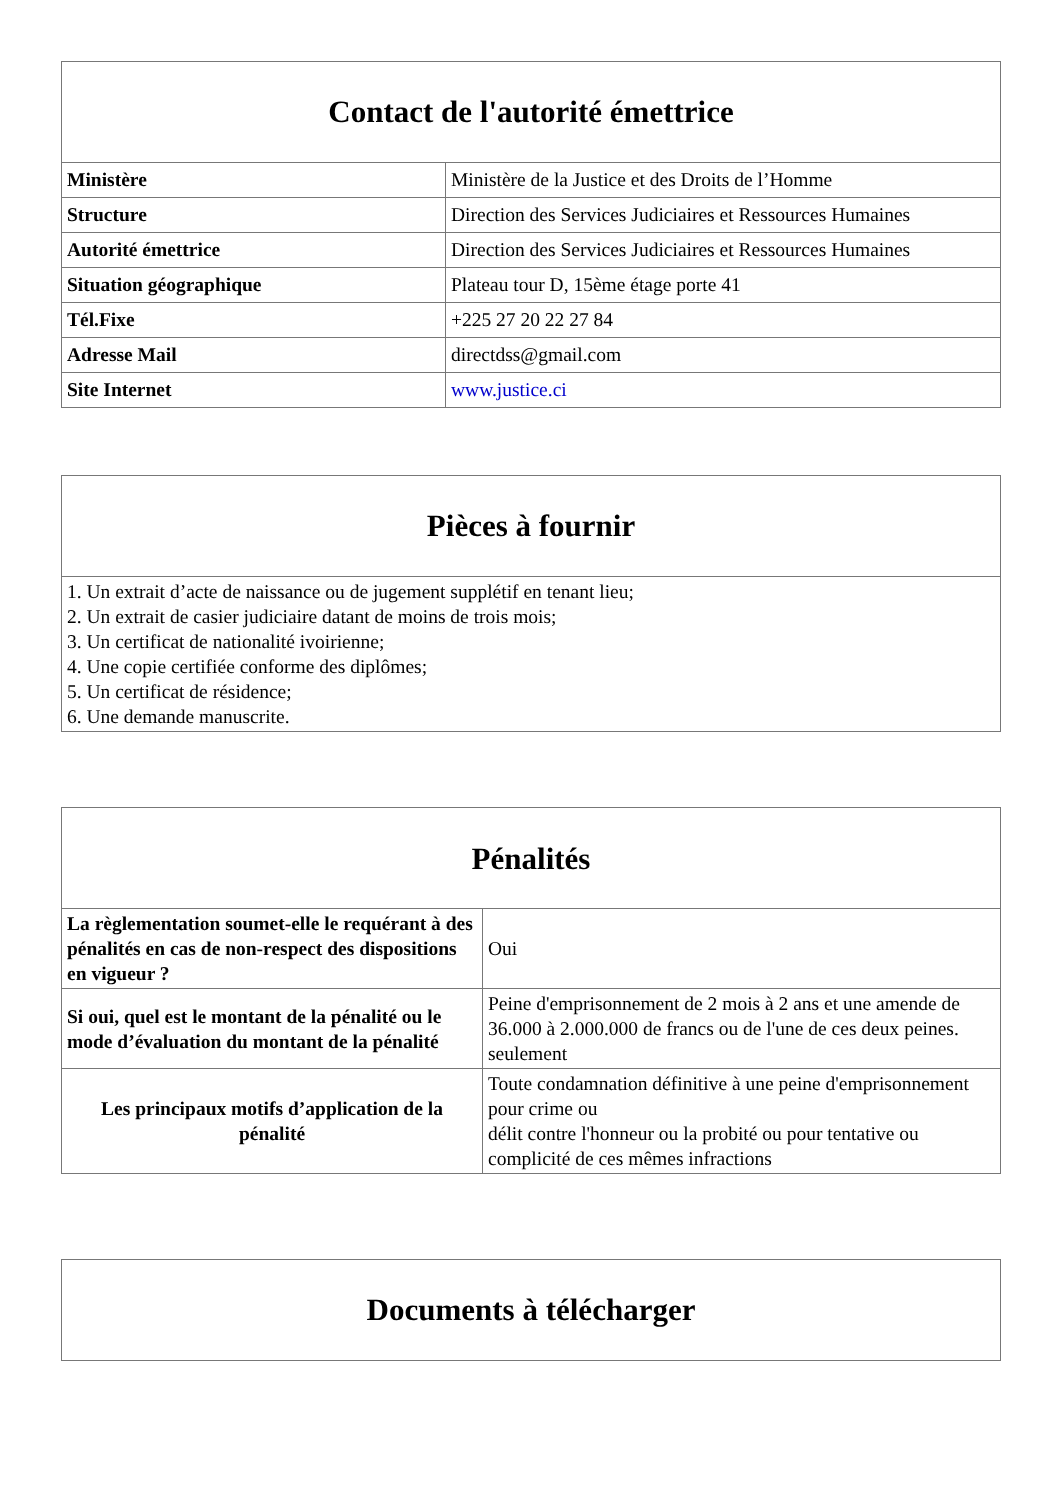| Contact de l'autorité émettrice | |
| --- | --- |
| Ministère | Ministère de la Justice et des Droits de l’Homme |
| Structure | Direction des Services Judiciaires et Ressources Humaines |
| Autorité émettrice | Direction des Services Judiciaires et Ressources Humaines |
| Situation géographique | Plateau tour D, 15ème étage porte 41 |
| Tél.Fixe | +225 27 20 22 27 84 |
| Adresse Mail | directdss@gmail.com |
| Site Internet | www.justice.ci |
| Pièces à fournir |
| --- |
| 1. Un extrait d’acte de naissance ou de jugement supplétif en tenant lieu; 2. Un extrait de casier judiciaire datant de moins de trois mois; 3. Un certificat de nationalité ivoirienne; 4. Une copie certifiée conforme des diplômes; 5. Un certificat de résidence; 6. Une demande manuscrite. |
| Pénalités | |
| --- | --- |
| La règlementation soumet-elle le requérant à des pénalités en cas de non-respect des dispositions en vigueur ? | Oui |
| Si oui, quel est le montant de la pénalité ou le mode d’évaluation du montant de la pénalité | Peine d'emprisonnement de 2 mois à 2 ans et une amende de 36.000 à 2.000.000 de francs ou de l'une de ces deux peines. seulement |
| Les principaux motifs d’application de la pénalité | Toute condamnation définitive à une peine d'emprisonnement pour crime ou délit contre l'honneur ou la probité ou pour tentative ou complicité de ces mêmes infractions |
| Documents à télécharger |
| --- |